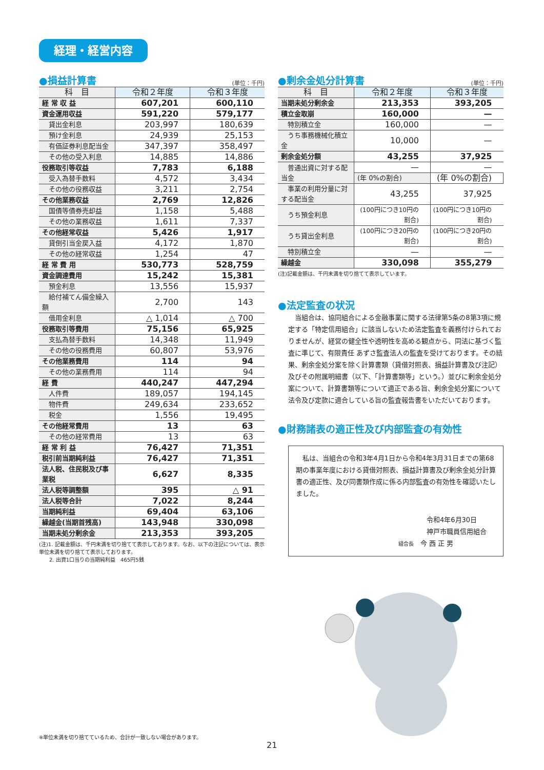経理・経営内容
●損益計算書 (単位：千円)
| 科 目 | 令和２年度 | 令和３年度 |
| --- | --- | --- |
| 経 常 収 益 | 607,201 | 600,110 |
| 資金運用収益 | 591,220 | 579,177 |
| 貸出金利息 | 203,997 | 180,639 |
| 預け金利息 | 24,939 | 25,153 |
| 有価証券利息配当金 | 347,397 | 358,497 |
| その他の受入利息 | 14,885 | 14,886 |
| 役務取引等収益 | 7,783 | 6,188 |
| 受入為替手数料 | 4,572 | 3,434 |
| その他の役務収益 | 3,211 | 2,754 |
| その他業務収益 | 2,769 | 12,826 |
| 国債等債券売却益 | 1,158 | 5,488 |
| その他の業務収益 | 1,611 | 7,337 |
| その他経常収益 | 5,426 | 1,917 |
| 貸倒引当金戻入益 | 4,172 | 1,870 |
| その他の経常収益 | 1,254 | 47 |
| 経 常 費 用 | 530,773 | 528,759 |
| 資金調達費用 | 15,242 | 15,381 |
| 預金利息 | 13,556 | 15,937 |
| 給付補てん備金繰入額 | 2,700 | 143 |
| 借用金利息 | △ 1,014 | △ 700 |
| 役務取引等費用 | 75,156 | 65,925 |
| 支払為替手数料 | 14,348 | 11,949 |
| その他の役務費用 | 60,807 | 53,976 |
| その他業務費用 | 114 | 94 |
| その他の業務費用 | 114 | 94 |
| 経 費 | 440,247 | 447,294 |
| 人件費 | 189,057 | 194,145 |
| 物件費 | 249,634 | 233,652 |
| 税金 | 1,556 | 19,495 |
| その他経常費用 | 13 | 63 |
| その他の経常費用 | 13 | 63 |
| 経 常 利 益 | 76,427 | 71,351 |
| 税引前当期純利益 | 76,427 | 71,351 |
| 法人税、住民税及び事業税 | 6,627 | 8,335 |
| 法人税等調整額 | 395 | △ 91 |
| 法人税等合計 | 7,022 | 8,244 |
| 当期純利益 | 69,404 | 63,106 |
| 繰越金(当期首残高) | 143,948 | 330,098 |
| 当期未処分剰余金 | 213,353 | 393,205 |
(注)1. 記載金額は、千円未満を切り捨てて表示しております。なお、以下の注記については、表示単位未満を切り捨てて表示しております。
　　2. 出資1口当りの当期純利益　465円5銭
●剰余金処分計算書 (単位：千円)
| 科 目 | 令和２年度 | 令和３年度 |
| --- | --- | --- |
| 当期未処分剰余金 | 213,353 | 393,205 |
| 積立金取崩 | 160,000 | — |
| 特別積立金 | 160,000 | — |
| うち事務機械化積立金 | 10,000 | — |
| 剰余金処分額 | 43,255 | 37,925 |
| 普通出資に対する配当金 | — | — |
| | (年 0%の割合) | (年 0%の割合) |
| 事業の利用分量に対する配当金 | 43,255 | 37,925 |
| うち預金利息 | (100円につき10円の割合) | (100円につき10円の割合) |
| うち貸出金利息 | (100円につき20円の割合) | (100円につき20円の割合) |
| 特別積立金 | — | — |
| 繰越金 | 330,098 | 355,279 |
(注)記載金額は、千円未満を切り捨てて表示しています。
●法定監査の状況
当組合は、協同組合による金融事業に関する法律第5条の8第3項に規定する「特定信用組合」に該当しないため法定監査を義務付けられておりませんが、経営の健全性や透明性を高める観点から、同法に基づく監査に準じて、有限責任 あずさ監査法人の監査を受けております。その結果、剰余金処分案を除く計算書類（貸借対照表、損益計算書及び注記）及びその附属明細書（以下、「計算書類等」という。）並びに剰余金処分案について、計算書類等について適正である旨、剰余金処分案について法令及び定款に適合している旨の監査報告書をいただいております。
●財務諸表の適正性及び内部監査の有効性
　私は、当組合の令和3年4月1日から令和4年3月31日までの第68期の事業年度における貸借対照表、損益計算書及び剰余金処分計算書の適正性、及び同書類作成に係る内部監査の有効性を確認いたしました。
令和4年6月30日
神戸市職員信用組合
組合長　今 西 正 男
※単位未満を切り捨てているため、合計が一致しない場合があります。
21